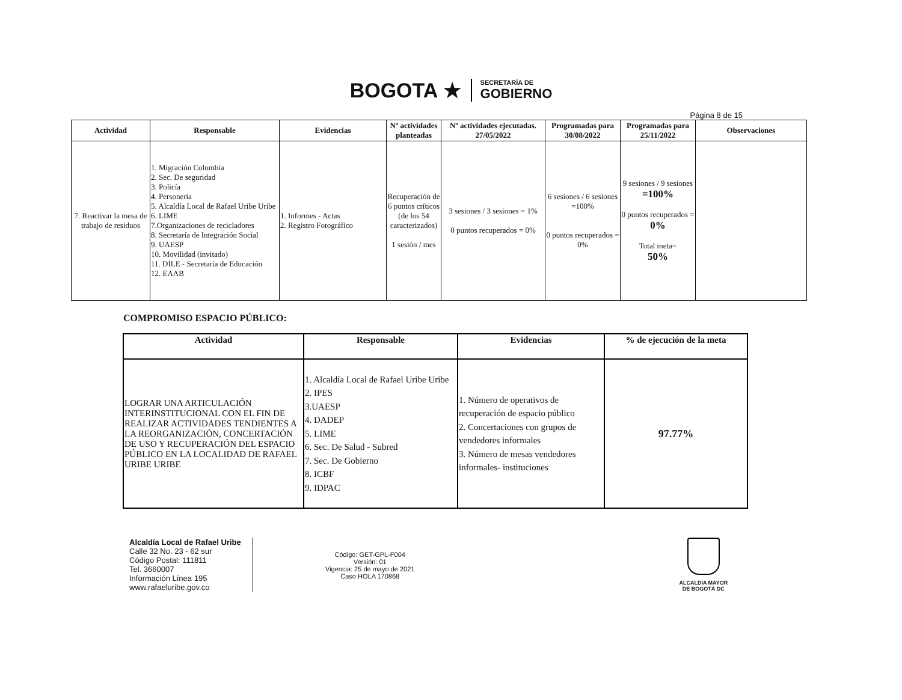BOGOTA ★
SECRETARÍA DE
GOBIERNO
Página 8 de 15
| Actividad | Responsable | Evidencias | Nº actividades planteadas | Nº actividades ejecutadas. 27/05/2022 | Programadas para 30/08/2022 | Programadas para 25/11/2022 | Observaciones |
| --- | --- | --- | --- | --- | --- | --- | --- |
| 7. Reactivar la mesa de trabajo de residuos | 1. Migración Colombia 2. Sec. De seguridad 3. Policía 4. Personería 5. Alcaldía Local de Rafael Uribe Uribe 6. LIME 7.Organizaciones de recicladores 8. Secretaría de Integración Social 9. UAESP 10. Movilidad (invitado) 11. DILE - Secretaría de Educación 12. EAAB | 1. Informes - Actas 2. Registro Fotográfico | Recuperación de 6 puntos críticos (de los 54 caracterizados) 1 sesión / mes | 3 sesiones / 3 sesiones = 1% 0 puntos recuperados = 0% | 6 sesiones / 6 sesiones =100% 0 puntos recuperados = 0% | 9 sesiones / 9 sesiones =100% 0 puntos recuperados = 0% Total meta= 50% | |
COMPROMISO ESPACIO PÚBLICO:
| Actividad | Responsable | Evidencias | % de ejecución de la meta |
| --- | --- | --- | --- |
| LOGRAR UNA ARTICULACIÓN INTERINSTITUCIONAL CON EL FIN DE REALIZAR ACTIVIDADES TENDIENTES A LA REORGANIZACIÓN, CONCERTACIÓN DE USO Y RECUPERACIÓN DEL ESPACIO PÚBLICO EN LA LOCALIDAD DE RAFAEL URIBE URIBE | 1. Alcaldía Local de Rafael Uribe Uribe 2. IPES 3.UAESP 4. DADEP 5. LIME 6. Sec. De Salud - Subred 7. Sec. De Gobierno 8. ICBF 9. IDPAC | 1. Número de operativos de recuperación de espacio público 2. Concertaciones con grupos de vendedores informales 3. Número de mesas vendedores informales- instituciones | 97.77% |
Alcaldía Local de Rafael Uribe
Calle 32 No. 23 - 62 sur
Código Postal: 111811
Tel. 3660007
Información Línea 195
www.rafaeluribe.gov.co
Código: GET-GPL-F004
Versión: 01
Vigencia: 25 de mayo de 2021
Caso HOLA 170868
ALCALDIA MAYOR
DE BOGOTÁ DC